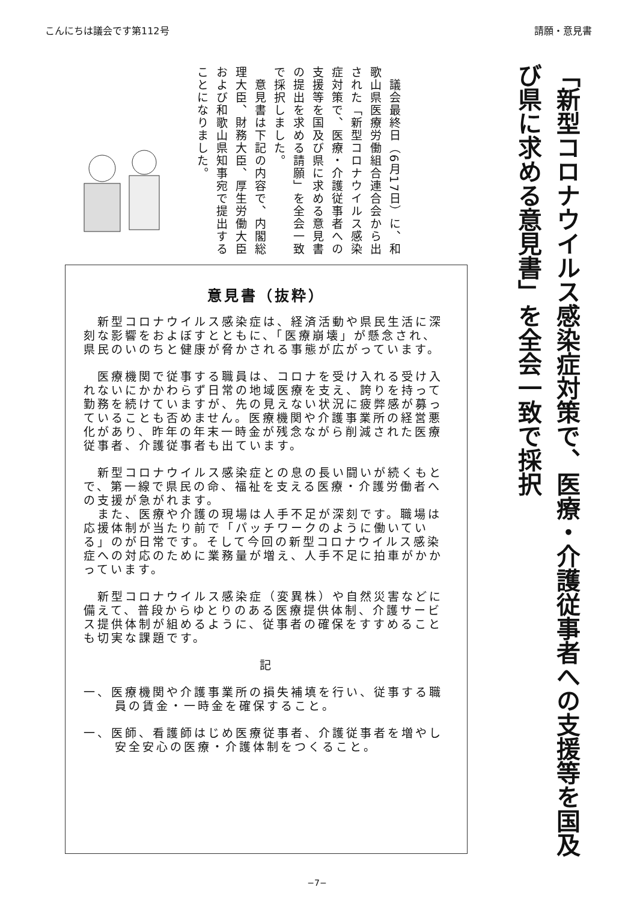こんにちは議会です第112号 請願・意見書
「新型コロナウイルス感染症対策で、医療・介護従事者への支援等を国及び県に求める意見書」を全会一致で採択
　議会最終日（6月17日）に、和歌山県医療労働組合連合会から出された「新型コロナウイルス感染症対策で、医療・介護従事者への支援等を国及び県に求める意見書の提出を求める請願」を全会一致で採択しました。
　意見書は下記の内容で、内閣総理大臣、財務大臣、厚生労働大臣および和歌山県知事宛で提出することになりました。
意見書（抜粋）
　新型コロナウイルス感染症は、経済活動や県民生活に深刻な影響をおよぼすとともに、「医療崩壊」が懸念され、県民のいのちと健康が脅かされる事態が広がっています。
　医療機関で従事する職員は、コロナを受け入れる受け入れないにかかわらず日常の地域医療を支え、誇りを持って勤務を続けていますが、先の見えない状況に疲弊感が募っていることも否めません。医療機関や介護事業所の経営悪化があり、昨年の年末一時金が残念ながら削減された医療従事者、介護従事者も出ています。
　新型コロナウイルス感染症との息の長い闘いが続くもとで、第一線で県民の命、福祉を支える医療・介護労働者への支援が急がれます。
　また、医療や介護の現場は人手不足が深刻です。職場は応援体制が当たり前で「パッチワークのように働いている」のが日常です。そして今回の新型コロナウイルス感染症への対応のために業務量が増え、人手不足に拍車がかかっています。
　新型コロナウイルス感染症（変異株）や自然災害などに備えて、普段からゆとりのある医療提供体制、介護サービス提供体制が組めるように、従事者の確保をすすめることも切実な課題です。
記
一、医療機関や介護事業所の損失補填を行い、従事する職員の賃金・一時金を確保すること。
一、医師、看護師はじめ医療従事者、介護従事者を増やし安全安心の医療・介護体制をつくること。
−7−